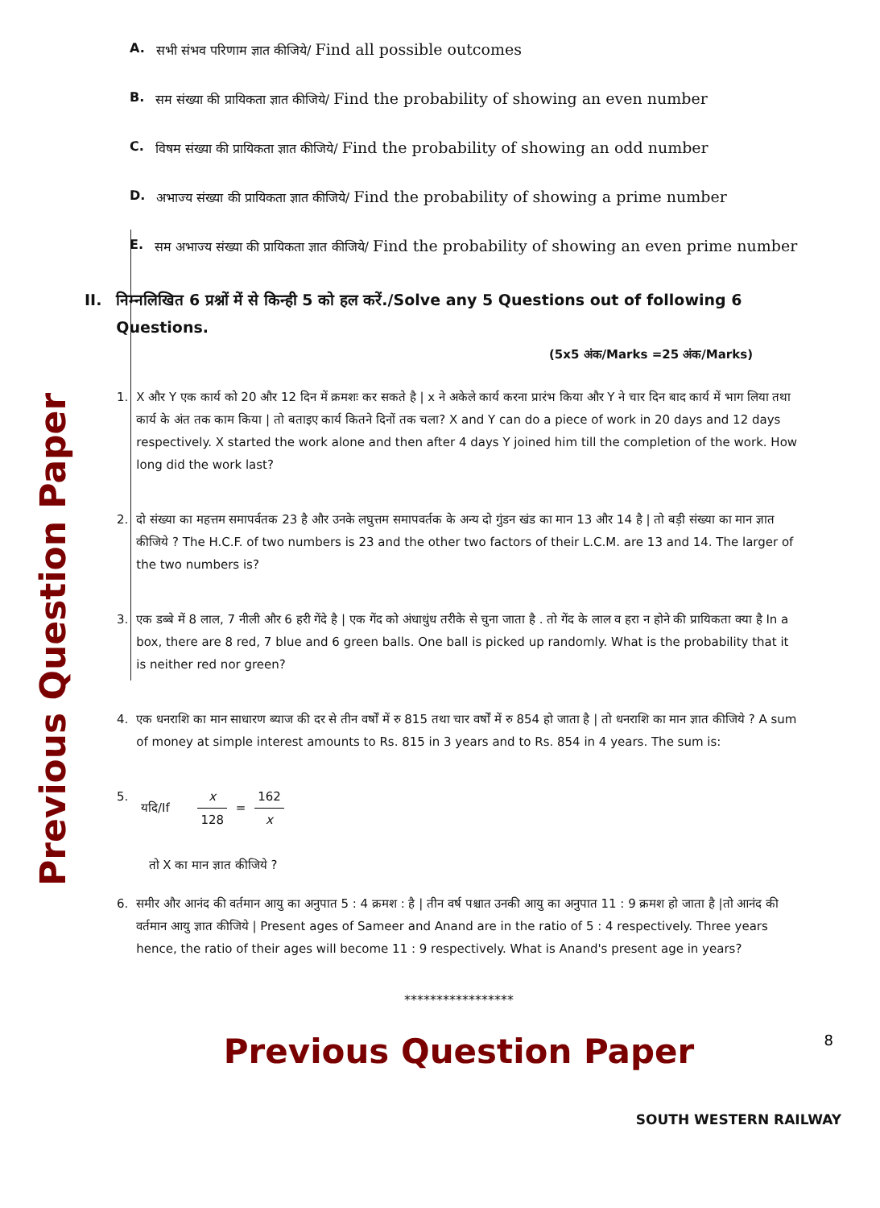Previous Question Paper
A. सभी संभव परिणाम ज्ञात कीजिये/ Find all possible outcomes
B. सम संख्या की प्रायिकता ज्ञात कीजिये/ Find the probability of showing an even number
C. विषम संख्या की प्रायिकता ज्ञात कीजिये/ Find the probability of showing an odd number
D. अभाज्य संख्या की प्रायिकता ज्ञात कीजिये/ Find the probability of showing a prime number
E. सम अभाज्य संख्या की प्रायिकता ज्ञात कीजिये/ Find the probability of showing an even prime number
II. निम्नलिखित 6 प्रश्नों में से किन्ही 5 को हल करें./Solve any 5 Questions out of following 6 Questions.
(5x5 अंक/Marks =25 अंक/Marks)
1. X और Y एक कार्य को 20 और 12 दिन में क्रमशः कर सकते है | x ने अकेले कार्य करना प्रारंभ किया और Y ने चार दिन बाद कार्य में भाग लिया तथा कार्य के अंत तक काम किया | तो बताइए कार्य कितने दिनों तक चला? X and Y can do a piece of work in 20 days and 12 days respectively. X started the work alone and then after 4 days Y joined him till the completion of the work. How long did the work last?
2. दो संख्या का महत्तम समापर्वतक 23 है और उनके लघुत्तम समापवर्तक के अन्य दो गुंडन खंड का मान 13 और 14 है | तो बड़ी संख्या का मान ज्ञात कीजिये ? The H.C.F. of two numbers is 23 and the other two factors of their L.C.M. are 13 and 14. The larger of the two numbers is?
3. एक डब्बे में 8 लाल, 7 नीली और 6 हरी गेंदे है | एक गेंद को अंधाधुंध तरीके से चुना जाता है . तो गेंद के लाल व हरा न होने की प्रायिकता क्या है In a box, there are 8 red, 7 blue and 6 green balls. One ball is picked up randomly. What is the probability that it is neither red nor green?
4. एक धनराशि का मान साधारण ब्याज की दर से तीन वर्षों में रु 815 तथा चार वर्षों में रु 854 हो जाता है | तो धनराशि का मान ज्ञात कीजिये ? A sum of money at simple interest amounts to Rs. 815 in 3 years and to Rs. 854 in 4 years. The sum is:
5. यदि/If x 128 = 162 x
तो X का मान ज्ञात कीजिये ?
6. समीर और आनंद की वर्तमान आयु का अनुपात 5 : 4 क्रमश : है | तीन वर्ष पश्चात उनकी आयु का अनुपात 11 : 9 क्रमश हो जाता है |तो आनंद की वर्तमान आयु ज्ञात कीजिये | Present ages of Sameer and Anand are in the ratio of 5 : 4 respectively. Three years hence, the ratio of their ages will become 11 : 9 respectively. What is Anand's present age in years?
*****************
8
Previous Question Paper
SOUTH WESTERN RAILWAY